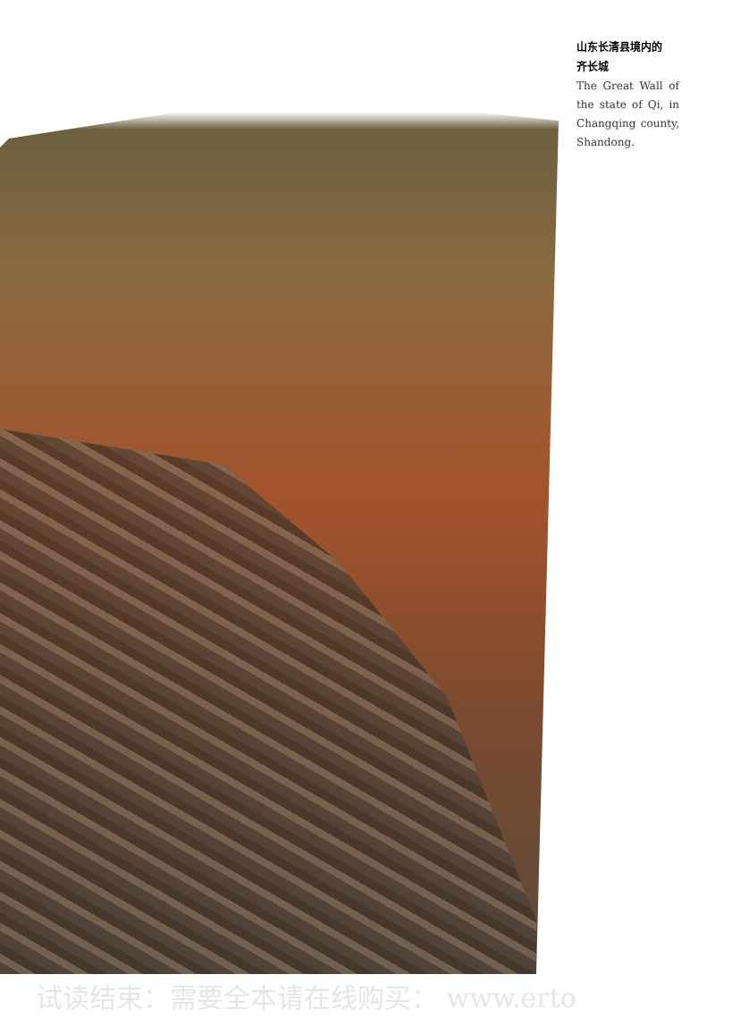山东长清县境内的
齐长城
The Great Wall of the state of Qi, in Changqing county, Shandong.
试读结束：需要全本请在线购买： www.erto